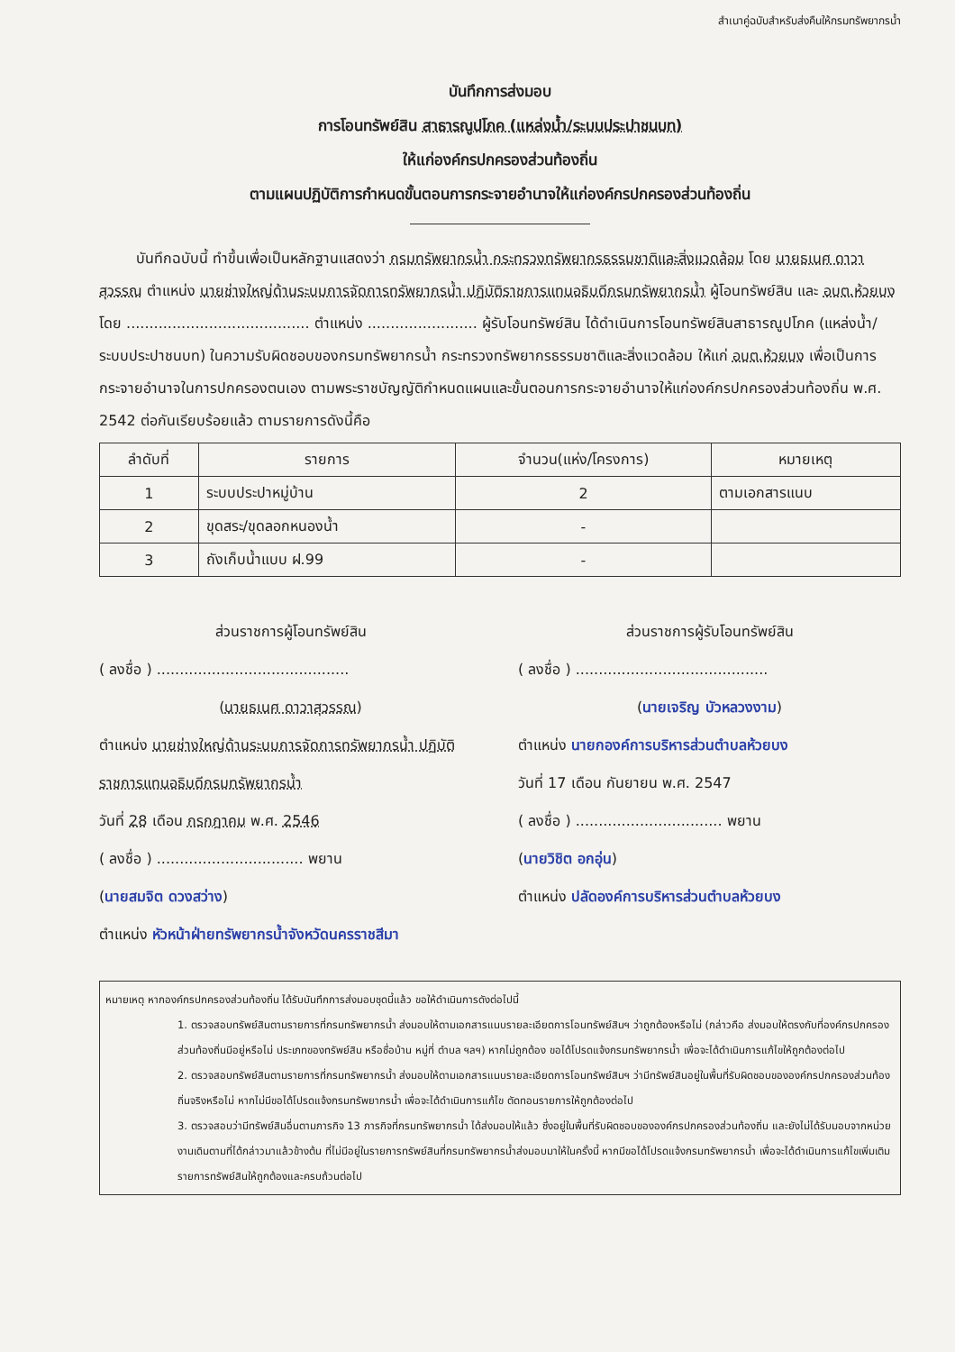สำเนาคู่ฉบับสำหรับส่งคืนให้กรมทรัพยากรน้ำ
บันทึกการส่งมอบ
การโอนทรัพย์สิน สาธารณูปโภค (แหล่งน้ำ/ระบบประปาชนบท)
ให้แก่องค์กรปกครองส่วนท้องถิ่น
ตามแผนปฏิบัติการกำหนดขั้นตอนการกระจายอำนาจให้แก่องค์กรปกครองส่วนท้องถิ่น
บันทึกฉบับนี้ ทำขึ้นเพื่อเป็นหลักฐานแสดงว่า กรมทรัพยากรน้ำ กระทรวงทรัพยากรธรรมชาติและสิ่งแวดล้อม โดย นายธเนศ ดาวาสุวรรณ ตำแหน่ง นายช่างใหญ่ด้านระบบการจัดการทรัพยากรน้ำ ปฏิบัติราชการแทนอธิบดีกรมทรัพยากรน้ำ ผู้โอนทรัพย์สิน และ อบต.ห้วยบง โดย ........................................ ตำแหน่ง ........................ ผู้รับโอนทรัพย์สิน ได้ดำเนินการโอนทรัพย์สินสาธารณูปโภค (แหล่งน้ำ/ระบบประปาชนบท) ในความรับผิดชอบของกรมทรัพยากรน้ำ กระทรวงทรัพยากรธรรมชาติและสิ่งแวดล้อม ให้แก่ อบต.ห้วยบง เพื่อเป็นการกระจายอำนาจในการปกครองตนเอง ตามพระราชบัญญัติกำหนดแผนและขั้นตอนการกระจายอำนาจให้แก่องค์กรปกครองส่วนท้องถิ่น พ.ศ. 2542 ต่อกันเรียบร้อยแล้ว ตามรายการดังนี้คือ
| ลำดับที่ | รายการ | จำนวน(แห่ง/โครงการ) | หมายเหตุ |
| --- | --- | --- | --- |
| 1 | ระบบประปาหมู่บ้าน | 2 | ตามเอกสารแนบ |
| 2 | ขุดสระ/ขุดลอกหนองน้ำ | - | |
| 3 | ถังเก็บน้ำแบบ ฝ.99 | - | |
ส่วนราชการผู้โอนทรัพย์สิน
( ลงชื่อ ) ..........................................
(นายธเนศ ดาวาสุวรรณ)
ตำแหน่ง นายช่างใหญ่ด้านระบบการจัดการทรัพยากรน้ำ ปฏิบัติราชการแทนอธิบดีกรมทรัพยากรน้ำ
วันที่ 28 เดือน กรกฎาคม พ.ศ. 2546
( ลงชื่อ ) ................................ พยาน
(นายสมจิต ดวงสว่าง)
ตำแหน่ง หัวหน้าฝ่ายทรัพยากรน้ำจังหวัดนครราชสีมา
ส่วนราชการผู้รับโอนทรัพย์สิน
( ลงชื่อ ) ..........................................
(นายเจริญ บัวหลวงงาม)
ตำแหน่ง นายกองค์การบริหารส่วนตำบลห้วยบง
วันที่ 17 เดือน กันยายน พ.ศ. 2547
( ลงชื่อ ) ................................ พยาน
(นายวิชิต อกอุ่น)
ตำแหน่ง ปลัดองค์การบริหารส่วนตำบลห้วยบง
หมายเหตุ หากองค์กรปกครองส่วนท้องถิ่น ได้รับบันทึกการส่งมอบชุดนี้แล้ว ขอให้ดำเนินการดังต่อไปนี้
1. ตรวจสอบทรัพย์สินตามรายการที่กรมทรัพยากรน้ำ ส่งมอบให้ตามเอกสารแนบรายละเอียดการโอนทรัพย์สินฯ ว่าถูกต้องหรือไม่ (กล่าวคือ ส่งมอบให้ตรงกับที่องค์กรปกครองส่วนท้องถิ่นมีอยู่หรือไม่ ประเภทของทรัพย์สิน หรือชื่อบ้าน หมู่ที่ ตำบล ฯลฯ) หากไม่ถูกต้อง ขอได้โปรดแจ้งกรมทรัพยากรน้ำ เพื่อจะได้ดำเนินการแก้ไขให้ถูกต้องต่อไป
2. ตรวจสอบทรัพย์สินตามรายการที่กรมทรัพยากรน้ำ ส่งมอบให้ตามเอกสารแนบรายละเอียดการโอนทรัพย์สินฯ ว่ามีทรัพย์สินอยู่ในพื้นที่รับผิดชอบขององค์กรปกครองส่วนท้องถิ่นจริงหรือไม่ หากไม่มีขอได้โปรดแจ้งกรมทรัพยากรน้ำ เพื่อจะได้ดำเนินการแก้ไข ตัดทอนรายการให้ถูกต้องต่อไป
3. ตรวจสอบว่ามีทรัพย์สินอื่นตามภารกิจ 13 ภารกิจที่กรมทรัพยากรน้ำ ได้ส่งมอบให้แล้ว ซึ่งอยู่ในพื้นที่รับผิดชอบขององค์กรปกครองส่วนท้องถิ่น และยังไม่ได้รับมอบจากหน่วยงานเดิมตามที่ได้กล่าวมาแล้วข้างต้น ที่ไม่มีอยู่ในรายการทรัพย์สินที่กรมทรัพยากรน้ำส่งมอบมาให้ในครั้งนี้ หากมีขอได้โปรดแจ้งกรมทรัพยากรน้ำ เพื่อจะได้ดำเนินการแก้ไขเพิ่มเติมรายการทรัพย์สินให้ถูกต้องและครบถ้วนต่อไป